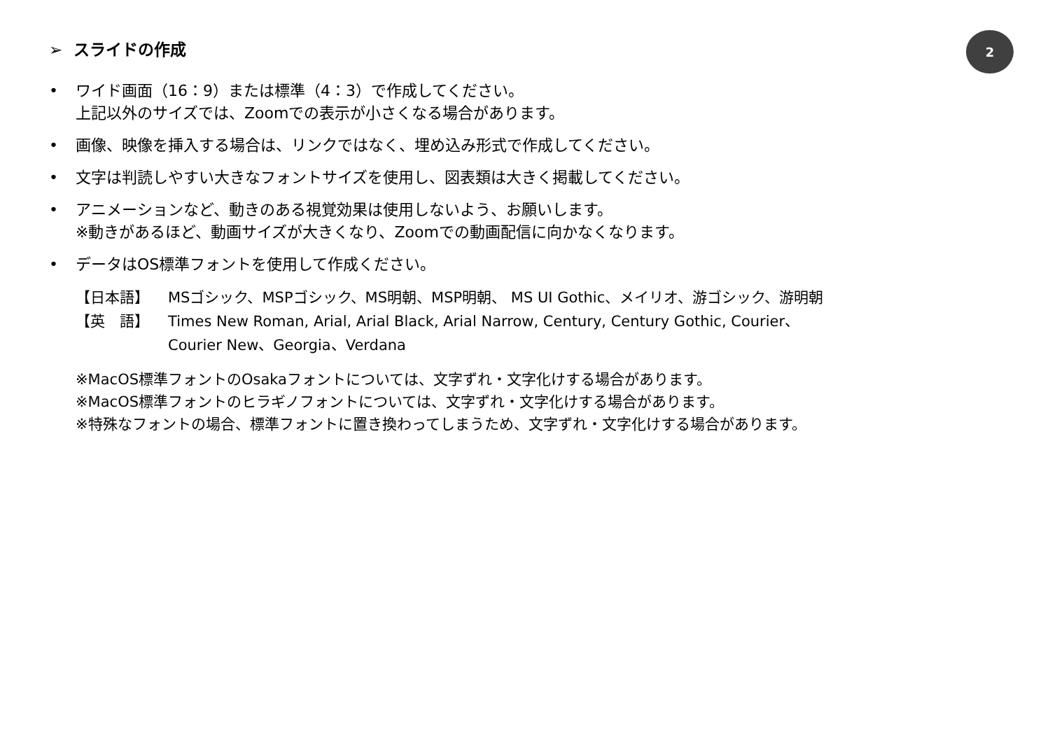2
➢ スライドの作成
• ワイド画面（16：9）または標準（4：3）で作成してください。
上記以外のサイズでは、Zoomでの表示が小さくなる場合があります。
• 画像、映像を挿入する場合は、リンクではなく、埋め込み形式で作成してください。
• 文字は判読しやすい大きなフォントサイズを使用し、図表類は大きく掲載してください。
• アニメーションなど、動きのある視覚効果は使用しないよう、お願いします。
※動きがあるほど、動画サイズが大きくなり、Zoomでの動画配信に向かなくなります。
• データはOS標準フォントを使用して作成ください。
【日本語】 MSゴシック、MSPゴシック、MS明朝、MSP明朝、 MS UI Gothic、メイリオ、游ゴシック、游明朝
【英　語】 Times New Roman, Arial, Arial Black, Arial Narrow, Century, Century Gothic, Courier、
Courier New、Georgia、Verdana
※MacOS標準フォントのOsakaフォントについては、文字ずれ・文字化けする場合があります。
※MacOS標準フォントのヒラギノフォントについては、文字ずれ・文字化けする場合があります。
※特殊なフォントの場合、標準フォントに置き換わってしまうため、文字ずれ・文字化けする場合があります。